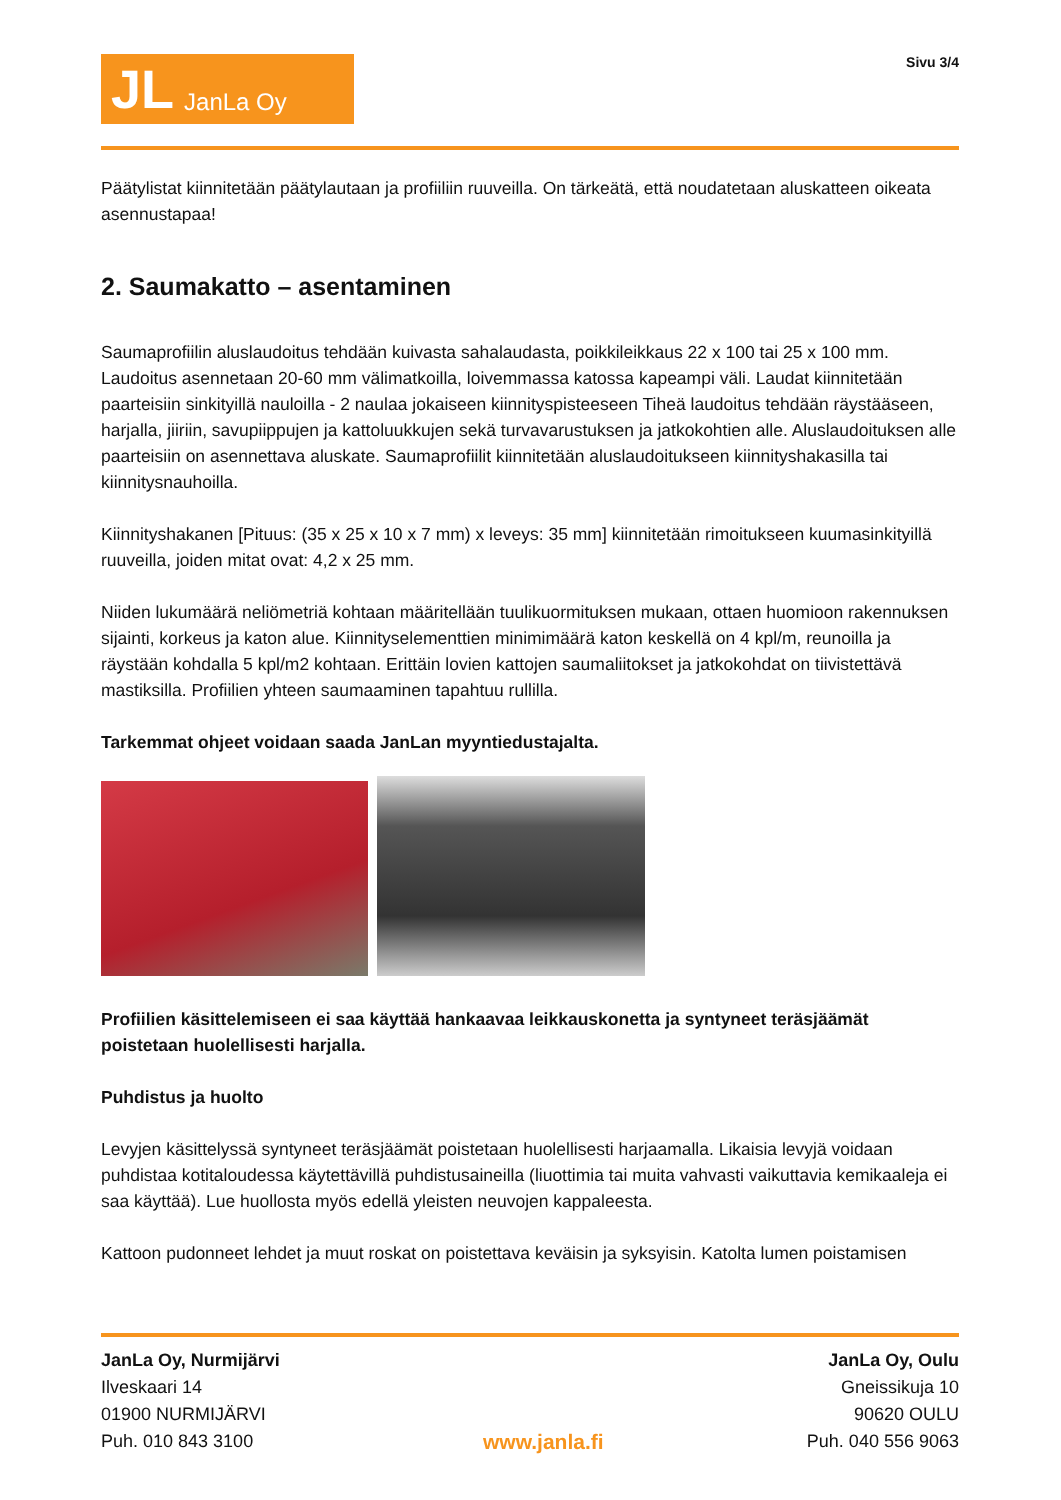JL JanLa Oy
Sivu 3/4
Päätylistat kiinnitetään päätylautaan ja profiiliin ruuveilla. On tärkeätä, että noudatetaan aluskatteen oikeata asennustapaa!
2. Saumakatto – asentaminen
Saumaprofiilin aluslaudoitus tehdään kuivasta sahalaudasta, poikkileikkaus 22 x 100 tai 25 x 100 mm. Laudoitus asennetaan 20-60 mm välimatkoilla, loivemmassa katossa kapeampi väli. Laudat kiinnitetään paarteisiin sinkityillä nauloilla - 2 naulaa jokaiseen kiinnityspisteeseen Tiheä laudoitus tehdään räystääseen, harjalla, jiiriin, savupiippujen ja kattoluukkujen sekä turvavarustuksen ja jatkokohtien alle. Aluslaudoituksen alle paarteisiin on asennettava aluskate. Saumaprofiilit kiinnitetään aluslaudoitukseen kiinnityshakasilla tai kiinnitysnauhoilla.
Kiinnityshakanen [Pituus: (35 x 25 x 10 x 7 mm) x leveys: 35 mm] kiinnitetään rimoitukseen kuumasinkityillä ruuveilla, joiden mitat ovat: 4,2 x 25 mm.
Niiden lukumäärä neliömetriä kohtaan määritellään tuulikuormituksen mukaan, ottaen huomioon rakennuksen sijainti, korkeus ja katon alue. Kiinnityselementtien minimimäärä katon keskellä on 4 kpl/m, reunoilla ja räystään kohdalla 5 kpl/m2 kohtaan. Erittäin lovien kattojen saumaliitokset ja jatkokohdat on tiivistettävä mastiksilla. Profiilien yhteen saumaaminen tapahtuu rullilla.
Tarkemmat ohjeet voidaan saada JanLan myyntiedustajalta.
Profiilien käsittelemiseen ei saa käyttää hankaavaa leikkauskonetta ja syntyneet teräsjäämät poistetaan huolellisesti harjalla.
Puhdistus ja huolto
Levyjen käsittelyssä syntyneet teräsjäämät poistetaan huolellisesti harjaamalla. Likaisia levyjä voidaan puhdistaa kotitaloudessa käytettävillä puhdistusaineilla (liuottimia tai muita vahvasti vaikuttavia kemikaaleja ei saa käyttää). Lue huollosta myös edellä yleisten neuvojen kappaleesta.
Kattoon pudonneet lehdet ja muut roskat on poistettava keväisin ja syksyisin. Katolta lumen poistamisen
JanLa Oy, Nurmijärvi
Ilveskaari 14
01900 NURMIJÄRVI
Puh. 010 843 3100
www.janla.fi
JanLa Oy, Oulu
Gneissikuja 10
90620 OULU
Puh. 040 556 9063